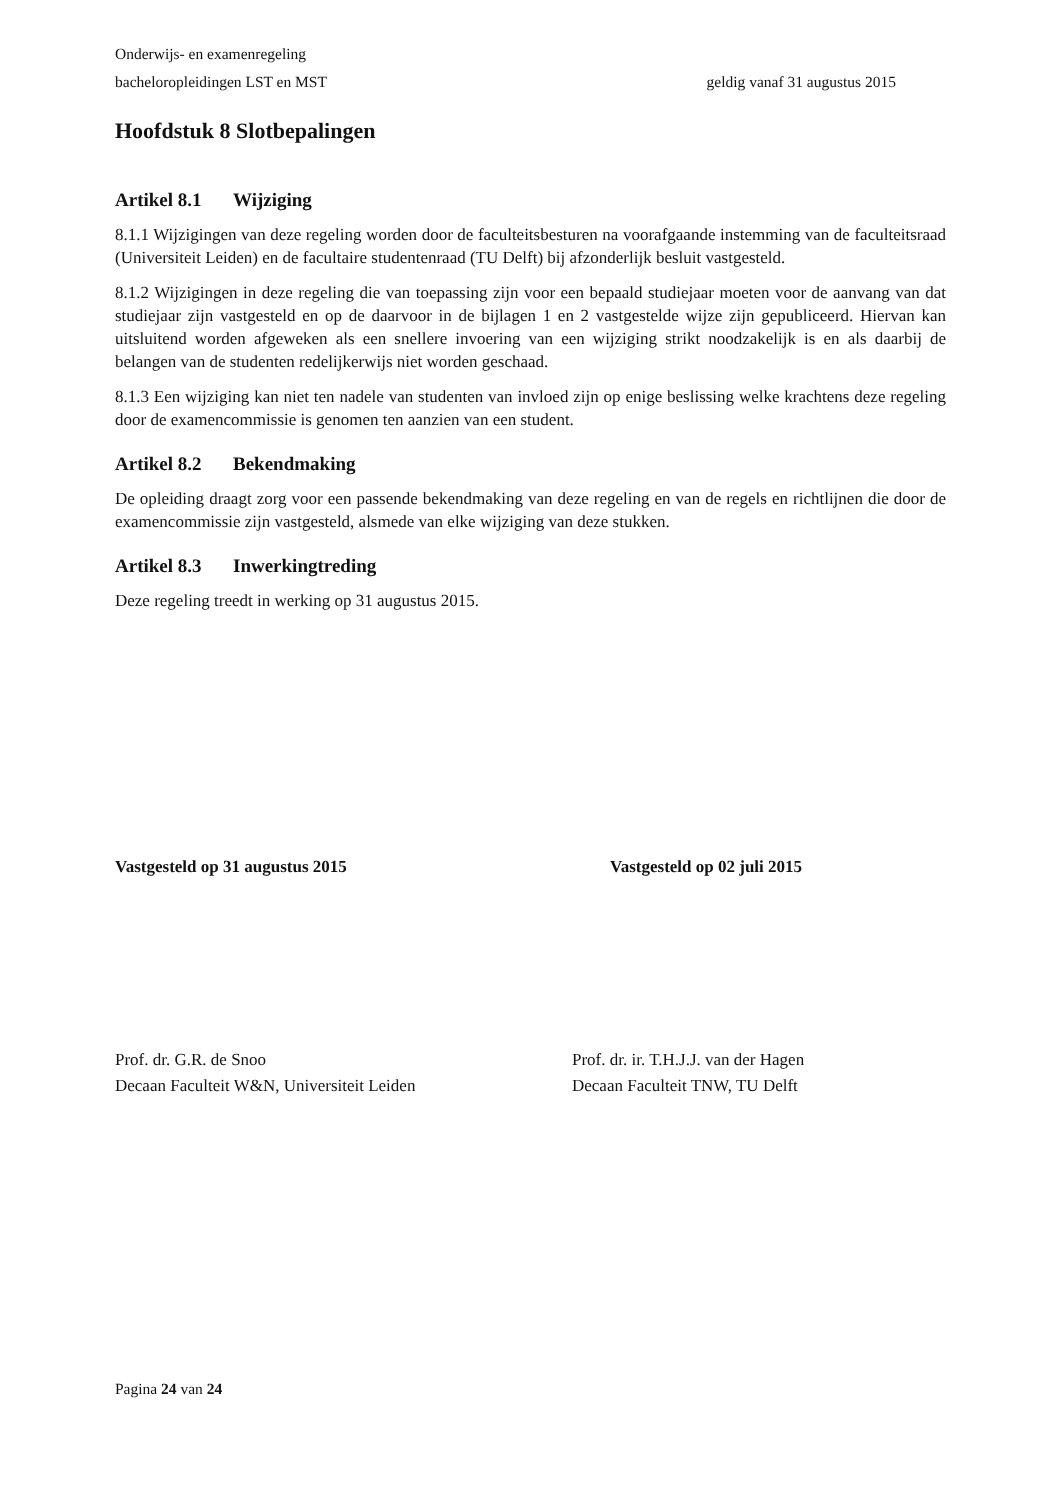Onderwijs- en examenregeling
bacheloropleidingen LST en MST geldig vanaf 31 augustus 2015
Hoofdstuk 8 Slotbepalingen
Artikel 8.1 Wijziging
8.1.1 Wijzigingen van deze regeling worden door de faculteitsbesturen na voorafgaande instemming van de faculteitsraad (Universiteit Leiden) en de facultaire studentenraad (TU Delft) bij afzonderlijk besluit vastgesteld.
8.1.2 Wijzigingen in deze regeling die van toepassing zijn voor een bepaald studiejaar moeten voor de aanvang van dat studiejaar zijn vastgesteld en op de daarvoor in de bijlagen 1 en 2 vastgestelde wijze zijn gepubliceerd. Hiervan kan uitsluitend worden afgeweken als een snellere invoering van een wijziging strikt noodzakelijk is en als daarbij de belangen van de studenten redelijkerwijs niet worden geschaad.
8.1.3 Een wijziging kan niet ten nadele van studenten van invloed zijn op enige beslissing welke krachtens deze regeling door de examencommissie is genomen ten aanzien van een student.
Artikel 8.2 Bekendmaking
De opleiding draagt zorg voor een passende bekendmaking van deze regeling en van de regels en richtlijnen die door de examencommissie zijn vastgesteld, alsmede van elke wijziging van deze stukken.
Artikel 8.3 Inwerkingtreding
Deze regeling treedt in werking op 31 augustus 2015.
Vastgesteld op 31 augustus 2015 Vastgesteld op 02 juli 2015
Prof. dr. G.R. de Snoo
Decaan Faculteit W&N, Universiteit Leiden
Prof. dr. ir. T.H.J.J. van der Hagen
Decaan Faculteit TNW, TU Delft
Pagina 24 van 24